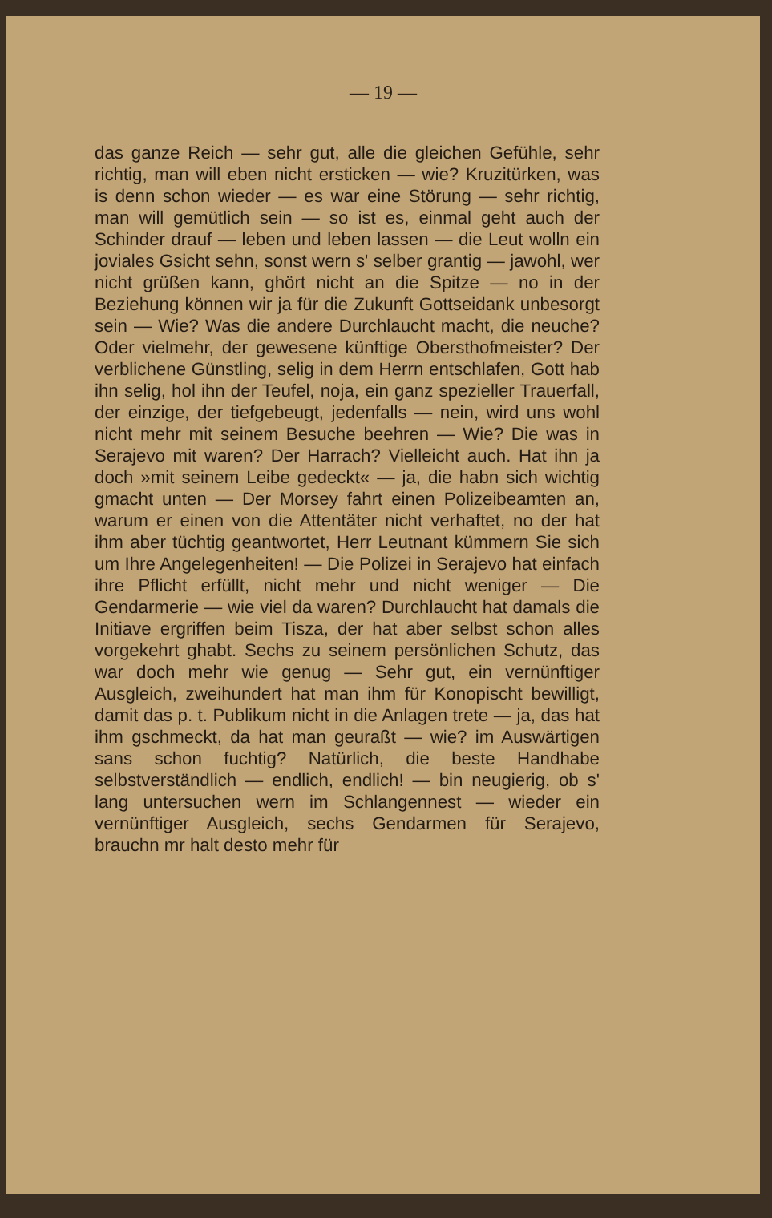— 19 —
das ganze Reich — sehr gut, alle die gleichen Gefühle, sehr richtig, man will eben nicht ersticken — wie? Kruzitürken, was is denn schon wieder — es war eine Störung — sehr richtig, man will gemütlich sein — so ist es, einmal geht auch der Schinder drauf — leben und leben lassen — die Leut wolln ein joviales Gsicht sehn, sonst wern s' selber grantig — jawohl, wer nicht grüßen kann, ghört nicht an die Spitze — no in der Beziehung können wir ja für die Zukunft Gottseidank unbesorgt sein — Wie? Was die andere Durchlaucht macht, die neuche? Oder vielmehr, der gewesene künftige Obersthofmeister? Der verblichene Günstling, selig in dem Herrn entschlafen, Gott hab ihn selig, hol ihn der Teufel, noja, ein ganz spezieller Trauerfall, der einzige, der tiefgebeugt, jedenfalls — nein, wird uns wohl nicht mehr mit seinem Besuche beehren — Wie? Die was in Serajevo mit waren? Der Harrach? Vielleicht auch. Hat ihn ja doch »mit seinem Leibe gedeckt« — ja, die habn sich wichtig gmacht unten — Der Morsey fahrt einen Polizeibeamten an, warum er einen von die Attentäter nicht verhaftet, no der hat ihm aber tüchtig geantwortet, Herr Leutnant kümmern Sie sich um Ihre Angelegenheiten! — Die Polizei in Serajevo hat einfach ihre Pflicht erfüllt, nicht mehr und nicht weniger — Die Gendarmerie — wie viel da waren? Durchlaucht hat damals die Initiave ergriffen beim Tisza, der hat aber selbst schon alles vorgekehrt ghabt. Sechs zu seinem persönlichen Schutz, das war doch mehr wie genug — Sehr gut, ein vernünftiger Ausgleich, zweihundert hat man ihm für Konopischt bewilligt, damit das p. t. Publikum nicht in die Anlagen trete — ja, das hat ihm gschmeckt, da hat man geuraßt — wie? im Auswärtigen sans schon fuchtig? Natürlich, die beste Handhabe selbstverständlich — endlich, endlich! — bin neugierig, ob s' lang untersuchen wern im Schlangennest — wieder ein vernünftiger Ausgleich, sechs Gendarmen für Serajevo, brauchn mr halt desto mehr für